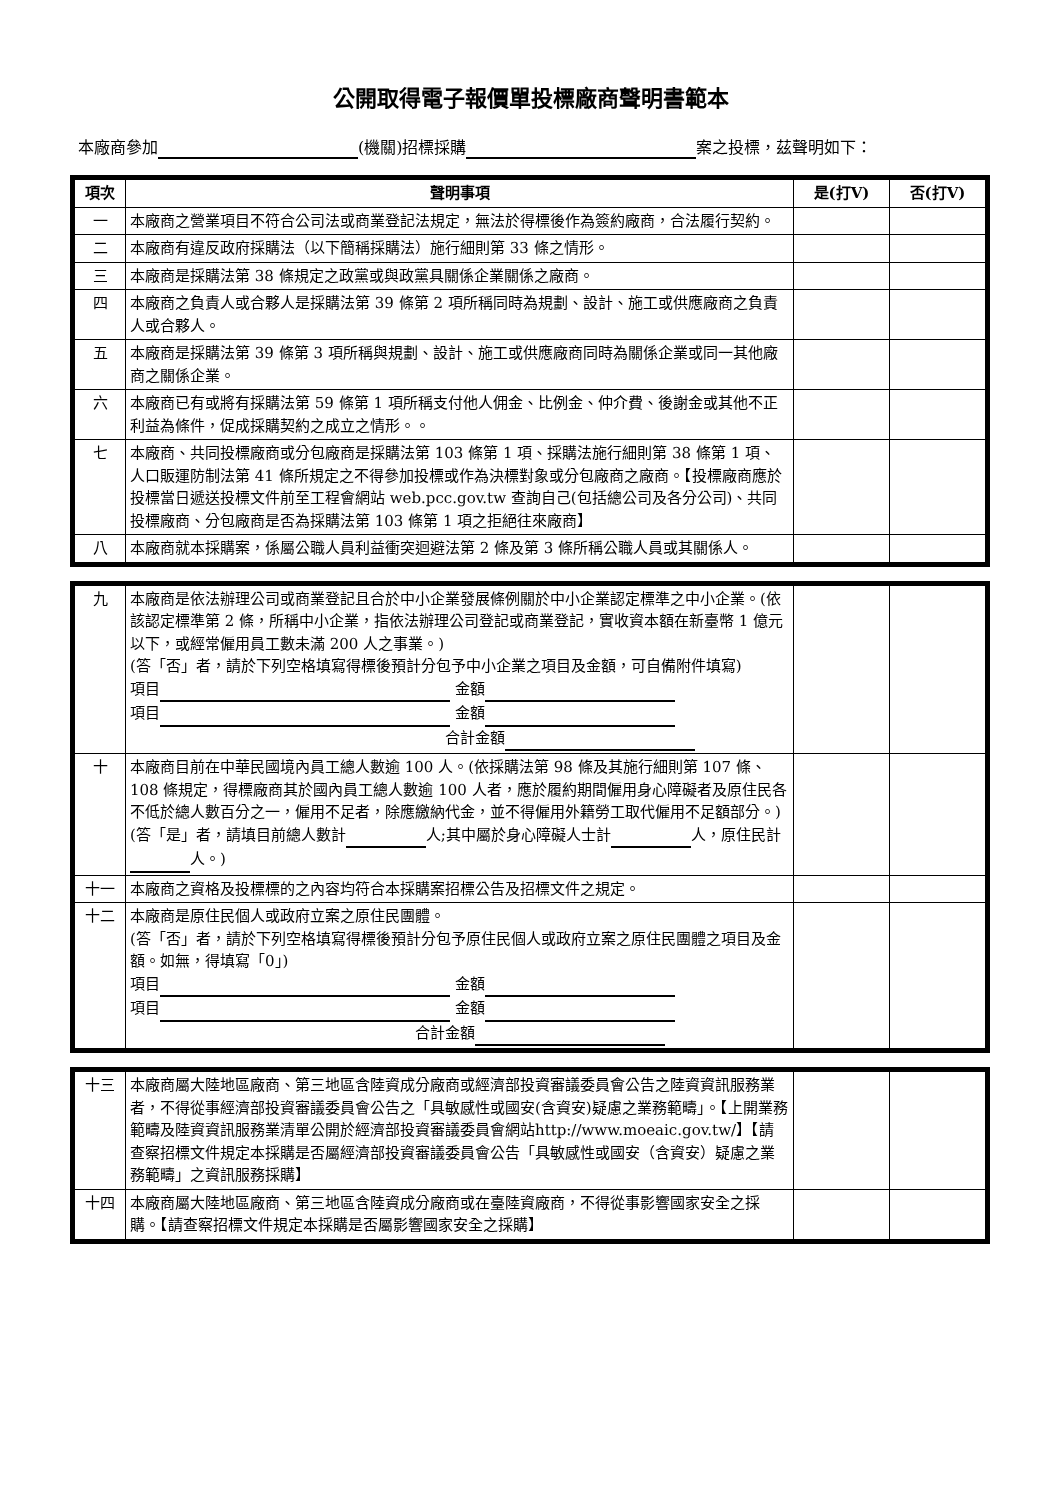公開取得電子報價單投標廠商聲明書範本
本廠商參加 (機關)招標採購 案之投標，茲聲明如下：
| 項次 | 聲明事項 | 是(打V) | 否(打V) |
| --- | --- | --- | --- |
| 一 | 本廠商之營業項目不符合公司法或商業登記法規定，無法於得標後作為簽約廠商，合法履行契約。 | | |
| 二 | 本廠商有違反政府採購法（以下簡稱採購法）施行細則第 33 條之情形。 | | |
| 三 | 本廠商是採購法第 38 條規定之政黨或與政黨具關係企業關係之廠商。 | | |
| 四 | 本廠商之負責人或合夥人是採購法第 39 條第 2 項所稱同時為規劃、設計、施工或供應廠商之負責人或合夥人。 | | |
| 五 | 本廠商是採購法第 39 條第 3 項所稱與規劃、設計、施工或供應廠商同時為關係企業或同一其他廠商之關係企業。 | | |
| 六 | 本廠商已有或將有採購法第 59 條第 1 項所稱支付他人佣金、比例金、仲介費、後謝金或其他不正利益為條件，促成採購契約之成立之情形。。 | | |
| 七 | 本廠商、共同投標廠商或分包廠商是採購法第 103 條第 1 項、採購法施行細則第 38 條第 1 項、人口販運防制法第 41 條所規定之不得參加投標或作為決標對象或分包廠商之廠商。【投標廠商應於投標當日遞送投標文件前至工程會網站 web.pcc.gov.tw 查詢自己(包括總公司及各分公司)、共同投標廠商、分包廠商是否為採購法第 103 條第 1 項之拒絕往來廠商】 | | |
| 八 | 本廠商就本採購案，係屬公職人員利益衝突迴避法第 2 條及第 3 條所稱公職人員或其關係人。 | | |
| 九 | 本廠商是依法辦理公司或商業登記且合於中小企業發展條例關於中小企業認定標準之中小企業。(依該認定標準第 2 條，所稱中小企業，指依法辦理公司登記或商業登記，實收資本額在新臺幣 1 億元以下，或經常僱用員工數未滿 200 人之事業。) (答「否」者，請於下列空格填寫得標後預計分包予中小企業之項目及金額，可自備附件填寫) 項目 金額 項目 金額 合計金額 | | |
| 十 | 本廠商目前在中華民國境內員工總人數逾 100 人。(依採購法第 98 條及其施行細則第 107 條、108 條規定，得標廠商其於國內員工總人數逾 100 人者，應於履約期間僱用身心障礙者及原住民各不低於總人數百分之一，僱用不足者，除應繳納代金，並不得僱用外籍勞工取代僱用不足額部分。) (答「是」者，請填目前總人數計 人;其中屬於身心障礙人士計 人，原住民計 人。) | | |
| 十一 | 本廠商之資格及投標標的之內容均符合本採購案招標公告及招標文件之規定。 | | |
| 十二 | 本廠商是原住民個人或政府立案之原住民團體。 (答「否」者，請於下列空格填寫得標後預計分包予原住民個人或政府立案之原住民團體之項目及金額。如無，得填寫「0」) 項目 金額 項目 金額 合計金額 | | |
| 十三 | 本廠商屬大陸地區廠商、第三地區含陸資成分廠商或經濟部投資審議委員會公告之陸資資訊服務業者，不得從事經濟部投資審議委員會公告之「具敏感性或國安(含資安)疑慮之業務範疇」。【上開業務範疇及陸資資訊服務業清單公開於經濟部投資審議委員會網站http://www.moeaic.gov.tw/】【請查察招標文件規定本採購是否屬經濟部投資審議委員會公告「具敏感性或國安（含資安）疑慮之業務範疇」之資訊服務採購】 | | |
| 十四 | 本廠商屬大陸地區廠商、第三地區含陸資成分廠商或在臺陸資廠商，不得從事影響國家安全之採購。【請查察招標文件規定本採購是否屬影響國家安全之採購】 | | |